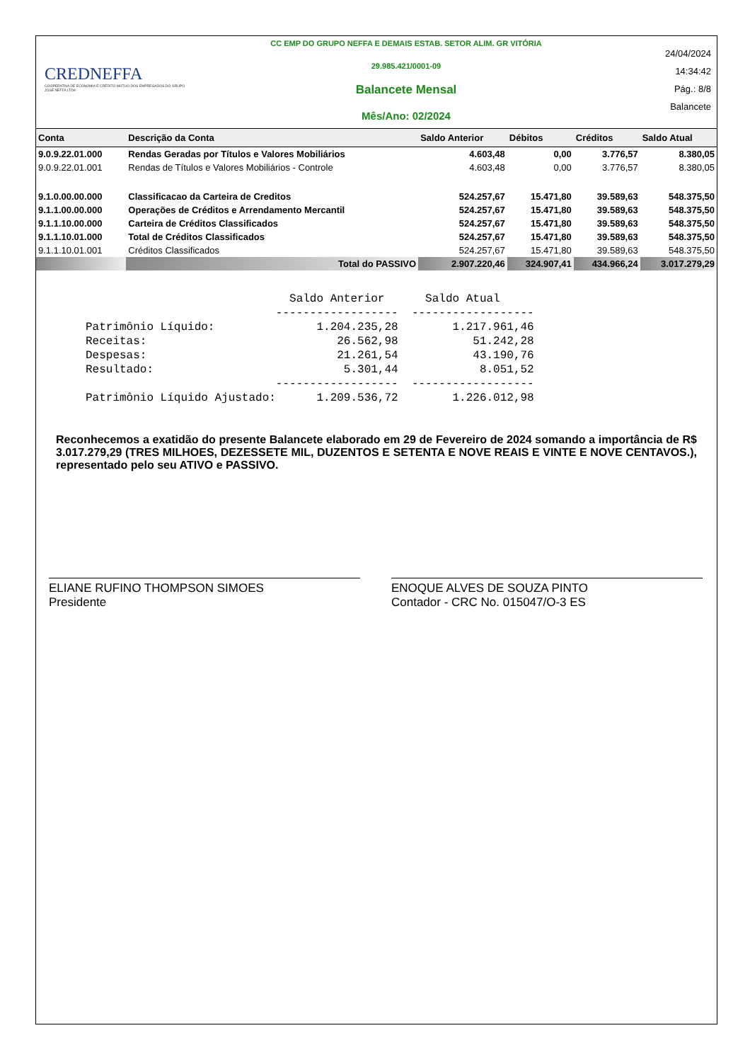CREDNEFFA
COOPERATIVA DE ECONOMIA E CRÉDITO MÚTUO DOS EMPREGADOS DO GRUPO JOSÉ NEFFA LTDA
CC EMP DO GRUPO NEFFA E DEMAIS ESTAB. SETOR ALIM. GR VITÓRIA
29.985.421/0001-09
Balancete Mensal
Mês/Ano: 02/2024
24/04/2024
14:34:42
Pág.: 8/8
Balancete
| Conta | Descrição da Conta | Saldo Anterior | Débitos | Créditos | Saldo Atual |
| --- | --- | --- | --- | --- | --- |
| 9.0.9.22.01.000 | Rendas Geradas por Títulos e Valores Mobiliários | 4.603,48 | 0,00 | 3.776,57 | 8.380,05 |
| 9.0.9.22.01.001 | Rendas de Títulos e Valores Mobiliários - Controle | 4.603,48 | 0,00 | 3.776,57 | 8.380,05 |
| 9.1.0.00.00.000 | Classificacao da Carteira de Creditos | 524.257,67 | 15.471,80 | 39.589,63 | 548.375,50 |
| 9.1.1.00.00.000 | Operações de Créditos e Arrendamento Mercantil | 524.257,67 | 15.471,80 | 39.589,63 | 548.375,50 |
| 9.1.1.10.00.000 | Carteira de Créditos Classificados | 524.257,67 | 15.471,80 | 39.589,63 | 548.375,50 |
| 9.1.1.10.01.000 | Total de Créditos Classificados | 524.257,67 | 15.471,80 | 39.589,63 | 548.375,50 |
| 9.1.1.10.01.001 | Créditos Classificados | 524.257,67 | 15.471,80 | 39.589,63 | 548.375,50 |
| | Total do PASSIVO | 2.907.220,46 | 324.907,41 | 434.966,24 | 3.017.279,29 |
                              Saldo Anterior      Saldo Atual
                            ------------------  ------------------
Patrimônio Líquido:               1.204.235,28        1.217.961,46
Receitas:                            26.562,98           51.242,28
Despesas:                            21.261,54           43.190,76
Resultado:                            5.301,44            8.051,52
                            ------------------  ------------------
Patrimônio Líquido Ajustado:      1.209.536,72        1.226.012,98
Reconhecemos a exatidão do presente Balancete elaborado em 29 de Fevereiro de 2024 somando a importância de R$ 3.017.279,29 (TRES MILHOES, DEZESSETE MIL, DUZENTOS E SETENTA E NOVE REAIS E VINTE E NOVE CENTAVOS.), representado pelo seu ATIVO e PASSIVO.
ELIANE RUFINO THOMPSON SIMOES
Presidente
ENOQUE ALVES DE SOUZA PINTO
Contador - CRC No. 015047/O-3 ES